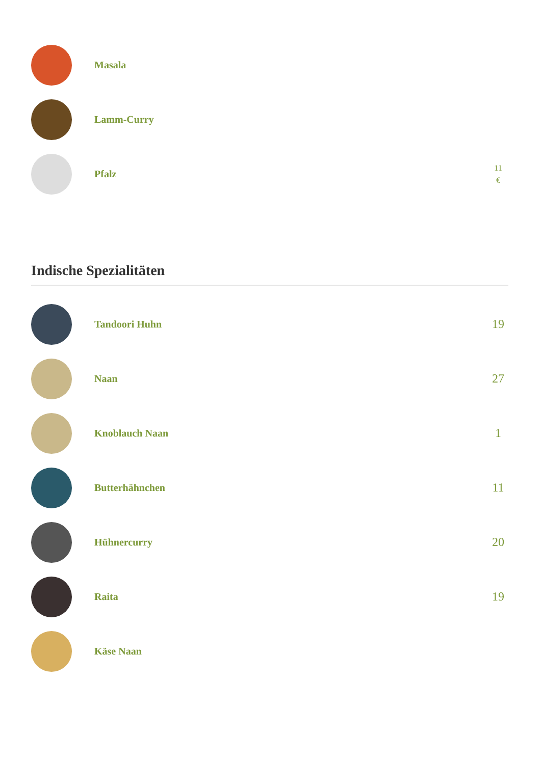Masala
Lamm-Curry
Pfalz
11
€
Indische Spezialitäten
Tandoori Huhn
19
Naan
27
Knoblauch Naan
1
Butterhähnchen
11
Hühnercurry
20
Raita
19
Käse Naan